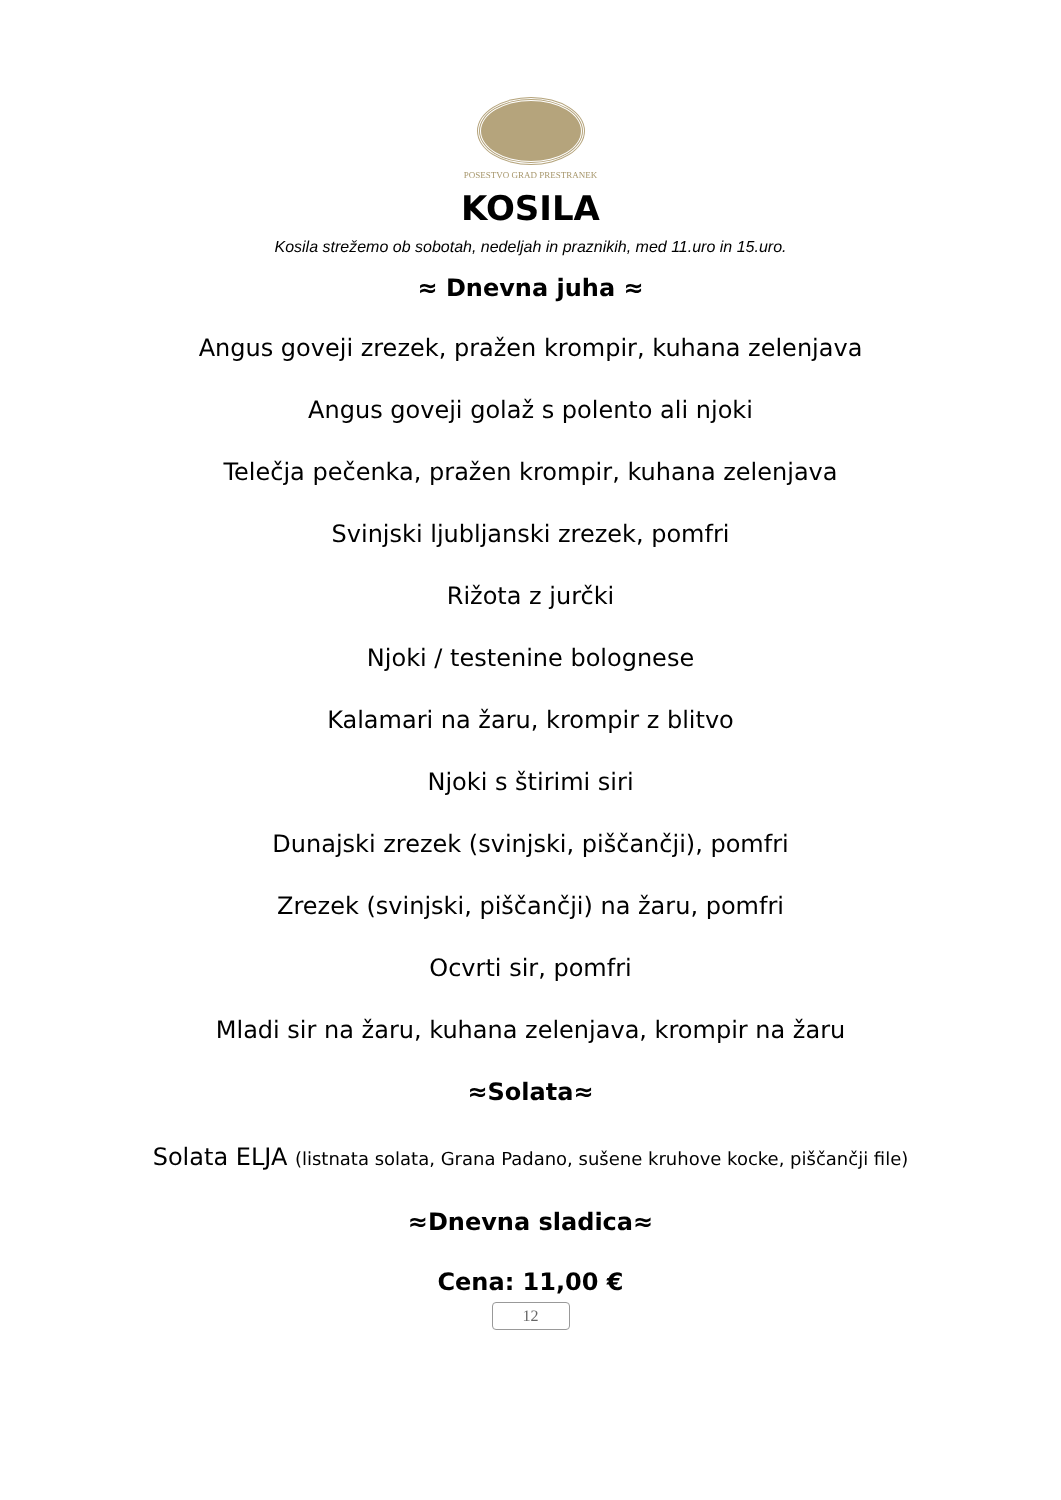POSESTVO GRAD PRESTRANEK
KOSILA
Kosila strežemo ob sobotah, nedeljah in praznikih, med 11.uro in 15.uro.
≈ Dnevna juha ≈
Angus goveji zrezek, pražen krompir, kuhana zelenjava
Angus goveji golaž s polento ali njoki
Telečja pečenka, pražen krompir, kuhana zelenjava
Svinjski ljubljanski zrezek, pomfri
Rižota z jurčki
Njoki / testenine bolognese
Kalamari na žaru, krompir z blitvo
Njoki s štirimi siri
Dunajski zrezek (svinjski, piščančji), pomfri
Zrezek (svinjski, piščančji) na žaru, pomfri
Ocvrti sir, pomfri
Mladi sir na žaru, kuhana zelenjava, krompir na žaru
≈Solata≈
Solata ELJA (listnata solata, Grana Padano, sušene kruhove kocke, piščančji file)
≈Dnevna sladica≈
Cena: 11,00 €
12